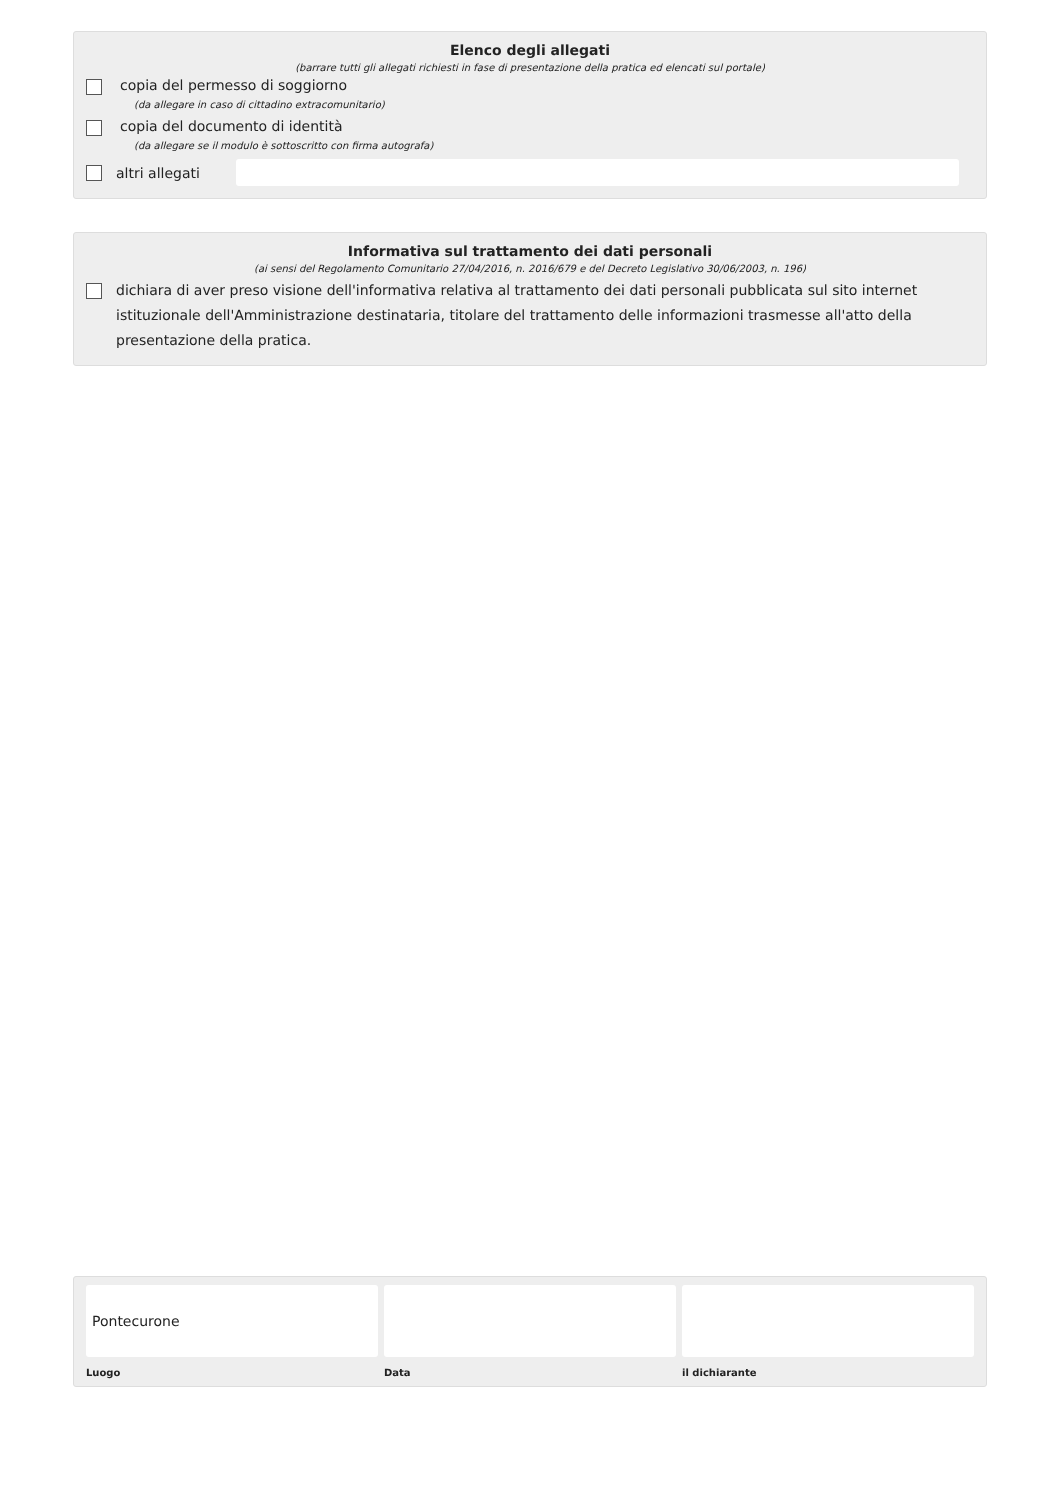Elenco degli allegati
(barrare tutti gli allegati richiesti in fase di presentazione della pratica ed elencati sul portale)
copia del permesso di soggiorno
(da allegare in caso di cittadino extracomunitario)
copia del documento di identità
(da allegare se il modulo è sottoscritto con firma autografa)
altri allegati
Informativa sul trattamento dei dati personali
(ai sensi del Regolamento Comunitario 27/04/2016, n. 2016/679 e del Decreto Legislativo 30/06/2003, n. 196)
dichiara di aver preso visione dell'informativa relativa al trattamento dei dati personali pubblicata sul sito internet istituzionale dell'Amministrazione destinataria, titolare del trattamento delle informazioni trasmesse all'atto della presentazione della pratica.
Pontecurone
Luogo
Data il dichiarante